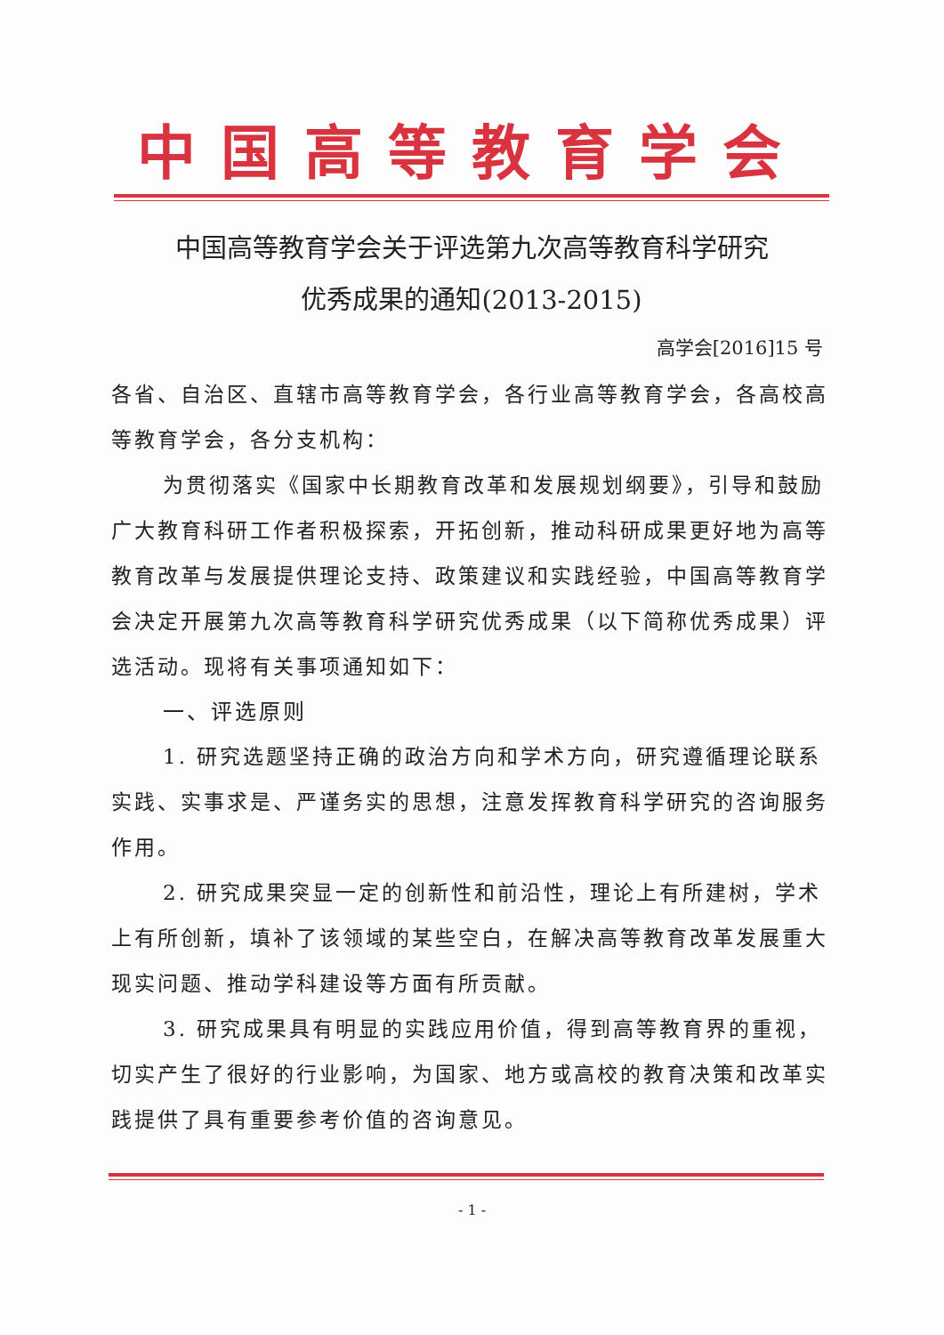中国高等教育学会
中国高等教育学会关于评选第九次高等教育科学研究
优秀成果的通知(2013-2015)
高学会[2016]15 号
各省、自治区、直辖市高等教育学会，各行业高等教育学会，各高校高等教育学会，各分支机构：
为贯彻落实《国家中长期教育改革和发展规划纲要》，引导和鼓励广大教育科研工作者积极探索，开拓创新，推动科研成果更好地为高等教育改革与发展提供理论支持、政策建议和实践经验，中国高等教育学会决定开展第九次高等教育科学研究优秀成果（以下简称优秀成果）评选活动。现将有关事项通知如下：
一、评选原则
1. 研究选题坚持正确的政治方向和学术方向，研究遵循理论联系实践、实事求是、严谨务实的思想，注意发挥教育科学研究的咨询服务作用。
2. 研究成果突显一定的创新性和前沿性，理论上有所建树，学术上有所创新，填补了该领域的某些空白，在解决高等教育改革发展重大现实问题、推动学科建设等方面有所贡献。
3. 研究成果具有明显的实践应用价值，得到高等教育界的重视，切实产生了很好的行业影响，为国家、地方或高校的教育决策和改革实践提供了具有重要参考价值的咨询意见。
- 1 -